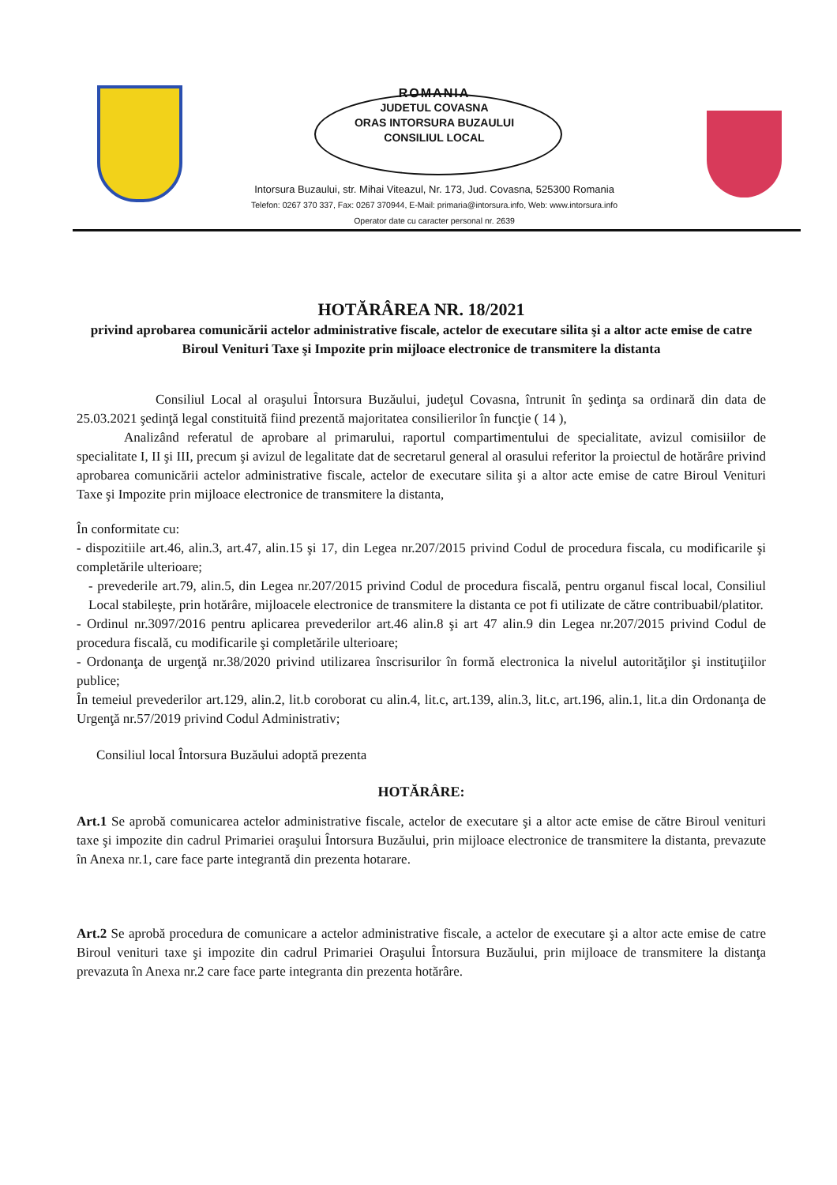ROMANIA
JUDETUL COVASNA
ORAS INTORSURA BUZAULUI
CONSILIUL LOCAL
Intorsura Buzaului, str. Mihai Viteazul, Nr. 173, Jud. Covasna, 525300 Romania
Telefon: 0267 370 337, Fax: 0267 370944, E-Mail: primaria@intorsura.info, Web: www.intorsura.info
Operator date cu caracter personal nr. 2639
HOTĂRÂREA NR. 18/2021
privind aprobarea comunicării actelor administrative fiscale, actelor de executare silita şi a altor acte emise de catre Biroul Venituri Taxe şi Impozite prin mijloace electronice de transmitere la distanta
Consiliul Local al oraşului Întorsura Buzăului, judeţul Covasna, întrunit în şedinţa sa ordinară din data de 25.03.2021 şedinţă legal constituită fiind prezentă majoritatea consilierilor în funcţie ( 14 ),
Analizând referatul de aprobare al primarului, raportul compartimentului de specialitate, avizul comisiilor de specialitate I, II şi III, precum şi avizul de legalitate dat de secretarul general al orasului referitor la proiectul de hotărâre privind aprobarea comunicării actelor administrative fiscale, actelor de executare silita şi a altor acte emise de catre Biroul Venituri Taxe şi Impozite prin mijloace electronice de transmitere la distanta,
În conformitate cu:
- dispozitiile art.46, alin.3, art.47, alin.15 şi 17, din Legea nr.207/2015 privind Codul de procedura fiscala, cu modificarile şi completările ulterioare;
- prevederile art.79, alin.5, din Legea nr.207/2015 privind Codul de procedura fiscală, pentru organul fiscal local, Consiliul Local stabileşte, prin hotărâre, mijloacele electronice de transmitere la distanta ce pot fi utilizate de către contribuabil/platitor.
- Ordinul nr.3097/2016 pentru aplicarea prevederilor art.46 alin.8 şi art 47 alin.9 din Legea nr.207/2015 privind Codul de procedura fiscală, cu modificarile şi completările ulterioare;
- Ordonanţa de urgenţă nr.38/2020 privind utilizarea înscrisurilor în formă electronica la nivelul autorităţilor şi instituţiilor publice;
În temeiul prevederilor art.129, alin.2, lit.b coroborat cu alin.4, lit.c, art.139, alin.3, lit.c, art.196, alin.1, lit.a din Ordonanţa de Urgenţă nr.57/2019 privind Codul Administrativ;
Consiliul local Întorsura Buzăului adoptă prezenta
HOTĂRÂRE:
Art.1 Se aprobă comunicarea actelor administrative fiscale, actelor de executare şi a altor acte emise de către Biroul venituri taxe şi impozite din cadrul Primariei oraşului Întorsura Buzăului, prin mijloace electronice de transmitere la distanta, prevazute în Anexa nr.1, care face parte integrantă din prezenta hotarare.
Art.2 Se aprobă procedura de comunicare a actelor administrative fiscale, a actelor de executare şi a altor acte emise de catre Biroul venituri taxe şi impozite din cadrul Primariei Oraşului Întorsura Buzăului, prin mijloace de transmitere la distanţa prevazuta în Anexa nr.2 care face parte integranta din prezenta hotărâre.